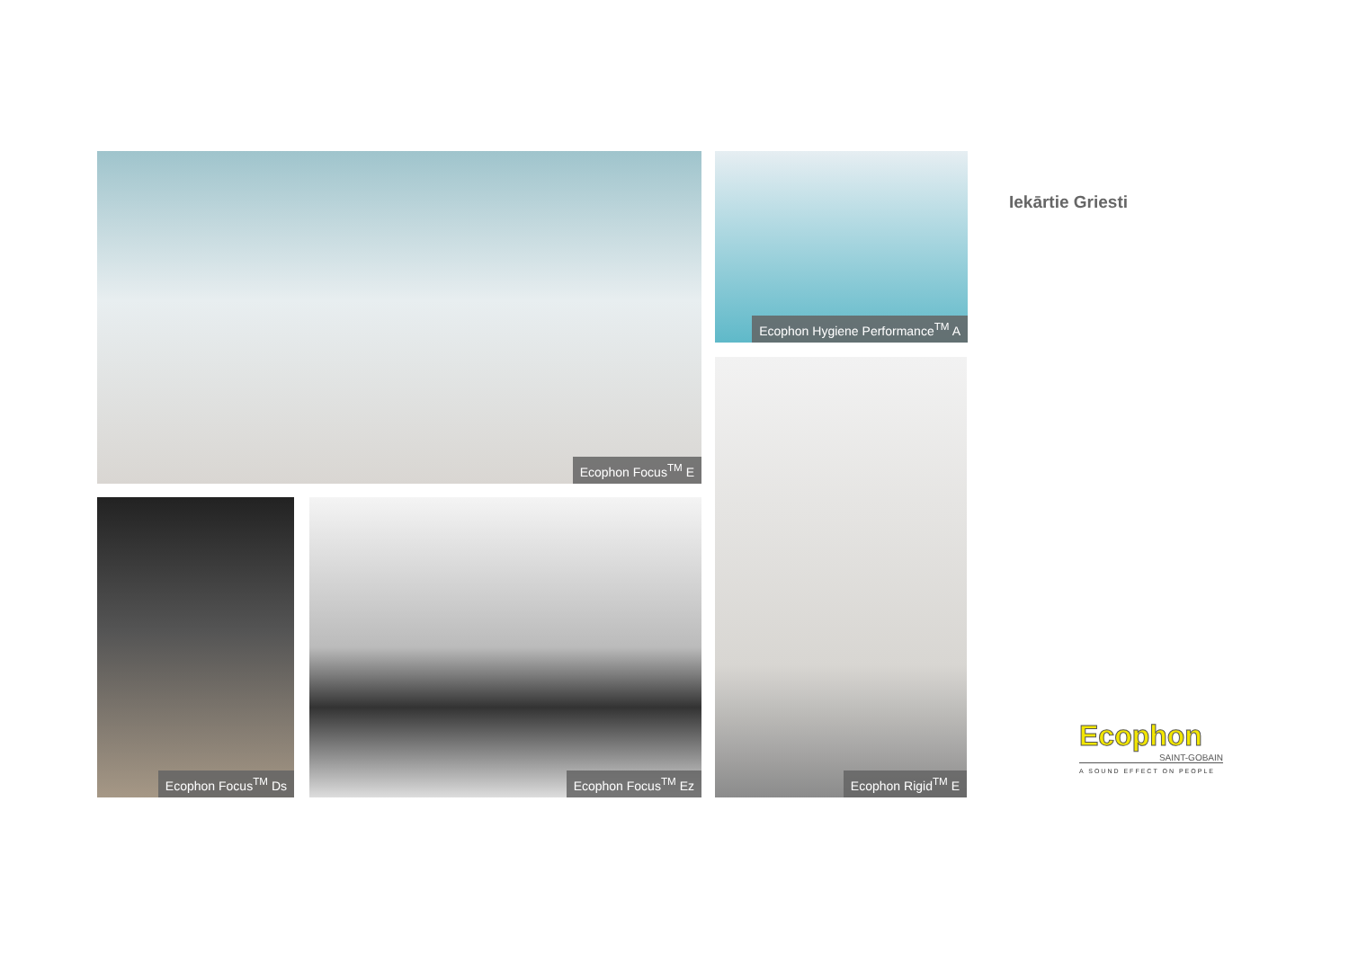Ecophon Focus<sup>TM</sup> E
Ecophon Hygiene Performance<sup>TM</sup> A
Ecophon Rigid<sup>TM</sup> E
Ecophon Focus<sup>TM</sup> Ds Ecophon Focus<sup>TM</sup> Ez
Iekārtie Griesti
Ecophon
SAINT-GOBAIN
A SOUND EFFECT ON PEOPLE